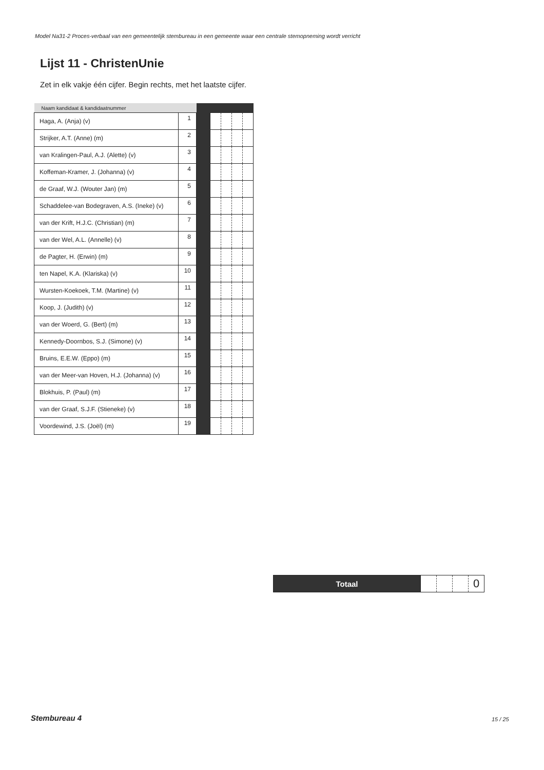Model Na31-2 Proces-verbaal van een gemeentelijk stembureau in een gemeente waar een centrale stemopneming wordt verricht
Lijst 11 - ChristenUnie
Zet in elk vakje één cijfer. Begin rechts, met het laatste cijfer.
| Naam kandidaat & kandidaatnummer | | | | | | |
| --- | --- | --- | --- | --- | --- | --- |
| Haga, A. (Anja) (v) | 1 | | | | | |
| Strijker, A.T. (Anne) (m) | 2 | | | | | |
| van Kralingen-Paul, A.J. (Alette) (v) | 3 | | | | | |
| Koffeman-Kramer, J. (Johanna) (v) | 4 | | | | | |
| de Graaf, W.J. (Wouter Jan) (m) | 5 | | | | | |
| Schaddelee-van Bodegraven, A.S. (Ineke) (v) | 6 | | | | | |
| van der Krift, H.J.C. (Christian) (m) | 7 | | | | | |
| van der Wel, A.L. (Annelle) (v) | 8 | | | | | |
| de Pagter, H. (Erwin) (m) | 9 | | | | | |
| ten Napel, K.A. (Klariska) (v) | 10 | | | | | |
| Wursten-Koekoek, T.M. (Martine) (v) | 11 | | | | | |
| Koop, J. (Judith) (v) | 12 | | | | | |
| van der Woerd, G. (Bert) (m) | 13 | | | | | |
| Kennedy-Doornbos, S.J. (Simone) (v) | 14 | | | | | |
| Bruins, E.E.W. (Eppo) (m) | 15 | | | | | |
| van der Meer-van Hoven, H.J. (Johanna) (v) | 16 | | | | | |
| Blokhuis, P. (Paul) (m) | 17 | | | | | |
| van der Graaf, S.J.F. (Stieneke) (v) | 18 | | | | | |
| Voordewind, J.S. (Joël) (m) | 19 | | | | | |
| Totaal | | | | 0 |
Stembureau 4 15 / 25